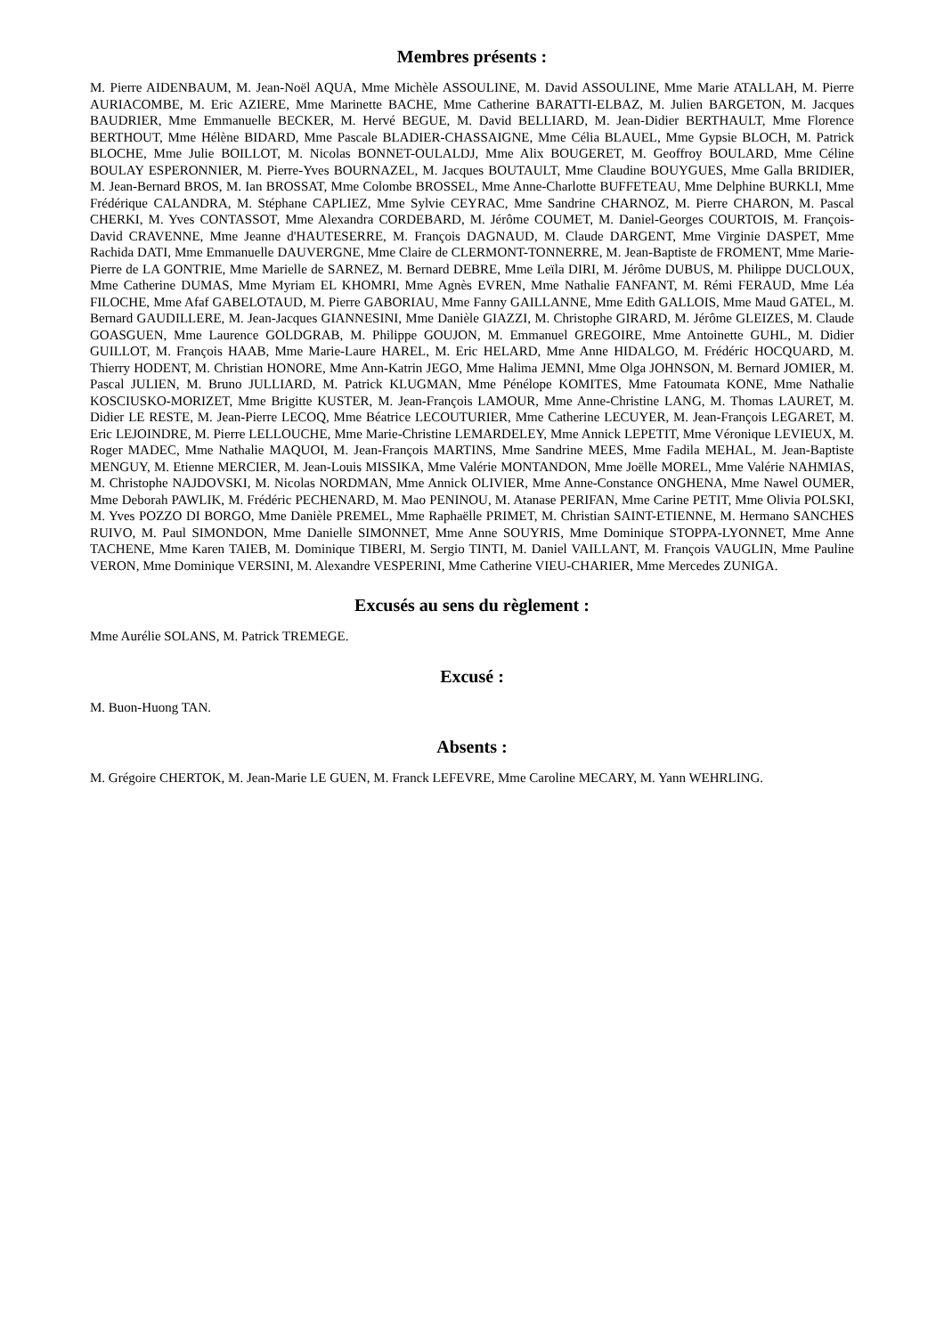Membres présents :
M. Pierre AIDENBAUM, M. Jean-Noël AQUA, Mme Michèle ASSOULINE, M. David ASSOULINE, Mme Marie ATALLAH, M. Pierre AURIACOMBE, M. Eric AZIERE, Mme Marinette BACHE, Mme Catherine BARATTI-ELBAZ, M. Julien BARGETON, M. Jacques BAUDRIER, Mme Emmanuelle BECKER, M. Hervé BEGUE, M. David BELLIARD, M. Jean-Didier BERTHAULT, Mme Florence BERTHOUT, Mme Hélène BIDARD, Mme Pascale BLADIER-CHASSAIGNE, Mme Célia BLAUEL, Mme Gypsie BLOCH, M. Patrick BLOCHE, Mme Julie BOILLOT, M. Nicolas BONNET-OULALDJ, Mme Alix BOUGERET, M. Geoffroy BOULARD, Mme Céline BOULAY ESPERONNIER, M. Pierre-Yves BOURNAZEL, M. Jacques BOUTAULT, Mme Claudine BOUYGUES, Mme Galla BRIDIER, M. Jean-Bernard BROS, M. Ian BROSSAT, Mme Colombe BROSSEL, Mme Anne-Charlotte BUFFETEAU, Mme Delphine BURKLI, Mme Frédérique CALANDRA, M. Stéphane CAPLIEZ, Mme Sylvie CEYRAC, Mme Sandrine CHARNOZ, M. Pierre CHARON, M. Pascal CHERKI, M. Yves CONTASSOT, Mme Alexandra CORDEBARD, M. Jérôme COUMET, M. Daniel-Georges COURTOIS, M. François-David CRAVENNE, Mme Jeanne d'HAUTESERRE, M. François DAGNAUD, M. Claude DARGENT, Mme Virginie DASPET, Mme Rachida DATI, Mme Emmanuelle DAUVERGNE, Mme Claire de CLERMONT-TONNERRE, M. Jean-Baptiste de FROMENT, Mme Marie-Pierre de LA GONTRIE, Mme Marielle de SARNEZ, M. Bernard DEBRE, Mme Leïla DIRI, M. Jérôme DUBUS, M. Philippe DUCLOUX, Mme Catherine DUMAS, Mme Myriam EL KHOMRI, Mme Agnès EVREN, Mme Nathalie FANFANT, M. Rémi FERAUD, Mme Léa FILOCHE, Mme Afaf GABELOTAUD, M. Pierre GABORIAU, Mme Fanny GAILLANNE, Mme Edith GALLOIS, Mme Maud GATEL, M. Bernard GAUDILLERE, M. Jean-Jacques GIANNESINI, Mme Danièle GIAZZI, M. Christophe GIRARD, M. Jérôme GLEIZES, M. Claude GOASGUEN, Mme Laurence GOLDGRAB, M. Philippe GOUJON, M. Emmanuel GREGOIRE, Mme Antoinette GUHL, M. Didier GUILLOT, M. François HAAB, Mme Marie-Laure HAREL, M. Eric HELARD, Mme Anne HIDALGO, M. Frédéric HOCQUARD, M. Thierry HODENT, M. Christian HONORE, Mme Ann-Katrin JEGO, Mme Halima JEMNI, Mme Olga JOHNSON, M. Bernard JOMIER, M. Pascal JULIEN, M. Bruno JULLIARD, M. Patrick KLUGMAN, Mme Pénélope KOMITES, Mme Fatoumata KONE, Mme Nathalie KOSCIUSKO-MORIZET, Mme Brigitte KUSTER, M. Jean-François LAMOUR, Mme Anne-Christine LANG, M. Thomas LAURET, M. Didier LE RESTE, M. Jean-Pierre LECOQ, Mme Béatrice LECOUTURIER, Mme Catherine LECUYER, M. Jean-François LEGARET, M. Eric LEJOINDRE, M. Pierre LELLOUCHE, Mme Marie-Christine LEMARDELEY, Mme Annick LEPETIT, Mme Véronique LEVIEUX, M. Roger MADEC, Mme Nathalie MAQUOI, M. Jean-François MARTINS, Mme Sandrine MEES, Mme Fadila MEHAL, M. Jean-Baptiste MENGUY, M. Etienne MERCIER, M. Jean-Louis MISSIKA, Mme Valérie MONTANDON, Mme Joëlle MOREL, Mme Valérie NAHMIAS, M. Christophe NAJDOVSKI, M. Nicolas NORDMAN, Mme Annick OLIVIER, Mme Anne-Constance ONGHENA, Mme Nawel OUMER, Mme Deborah PAWLIK, M. Frédéric PECHENARD, M. Mao PENINOU, M. Atanase PERIFAN, Mme Carine PETIT, Mme Olivia POLSKI, M. Yves POZZO DI BORGO, Mme Danièle PREMEL, Mme Raphaëlle PRIMET, M. Christian SAINT-ETIENNE, M. Hermano SANCHES RUIVO, M. Paul SIMONDON, Mme Danielle SIMONNET, Mme Anne SOUYRIS, Mme Dominique STOPPA-LYONNET, Mme Anne TACHENE, Mme Karen TAIEB, M. Dominique TIBERI, M. Sergio TINTI, M. Daniel VAILLANT, M. François VAUGLIN, Mme Pauline VERON, Mme Dominique VERSINI, M. Alexandre VESPERINI, Mme Catherine VIEU-CHARIER, Mme Mercedes ZUNIGA.
Excusés au sens du règlement :
Mme Aurélie SOLANS, M. Patrick TREMEGE.
Excusé :
M. Buon-Huong TAN.
Absents :
M. Grégoire CHERTOK, M. Jean-Marie LE GUEN, M. Franck LEFEVRE, Mme Caroline MECARY, M. Yann WEHRLING.